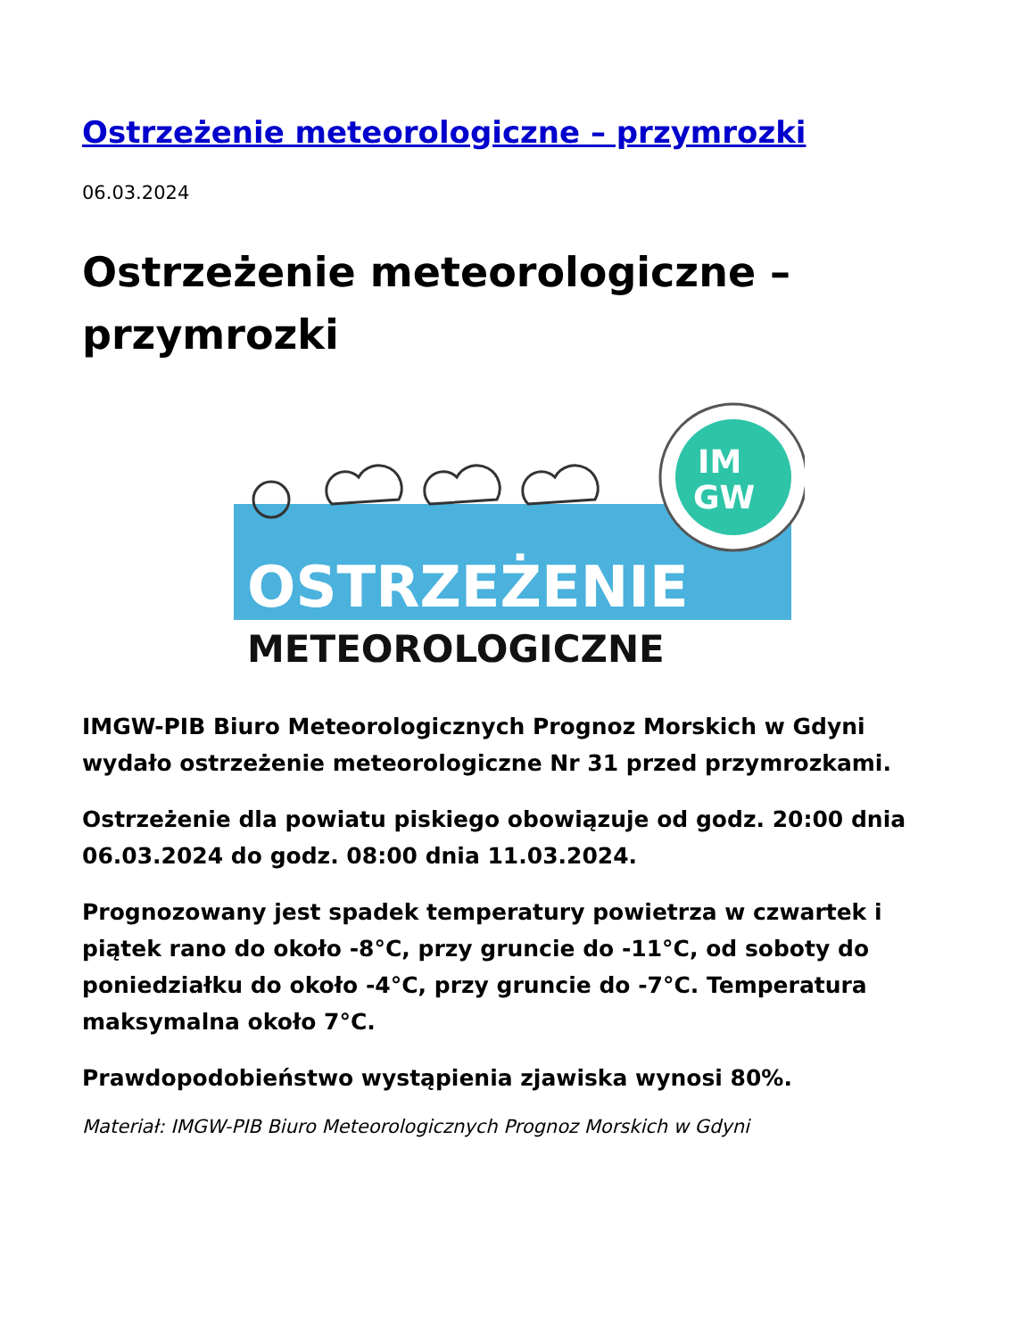Ostrzeżenie meteorologiczne – przymrozki
06.03.2024
Ostrzeżenie meteorologiczne – przymrozki
IM
GW
OSTRZEŻENIE
METEOROLOGICZNE
IMGW-PIB Biuro Meteorologicznych Prognoz Morskich w Gdyni wydało ostrzeżenie meteorologiczne Nr 31 przed przymrozkami.
Ostrzeżenie dla powiatu piskiego obowiązuje od godz. 20:00 dnia 06.03.2024 do godz. 08:00 dnia 11.03.2024.
Prognozowany jest spadek temperatury powietrza w czwartek i piątek rano do około -8°C, przy gruncie do -11°C, od soboty do poniedziałku do około -4°C, przy gruncie do -7°C. Temperatura maksymalna około 7°C.
Prawdopodobieństwo wystąpienia zjawiska wynosi 80%.
Materiał: IMGW-PIB Biuro Meteorologicznych Prognoz Morskich w Gdyni